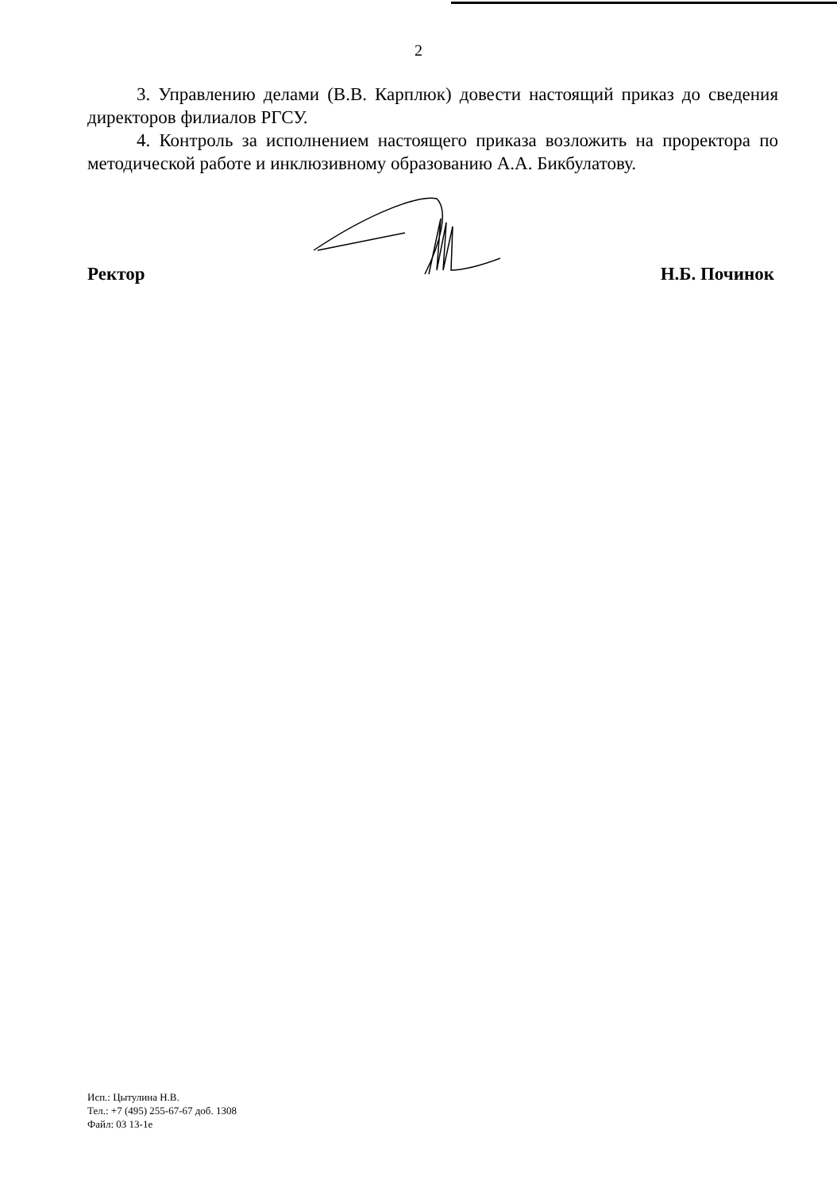2
3. Управлению делами (В.В. Карплюк) довести настоящий приказ до сведения директоров филиалов РГСУ.
4. Контроль за исполнением настоящего приказа возложить на проректора по методической работе и инклюзивному образованию А.А. Бикбулатову.
Ректор Н.Б. Починок
Исп.: Цытулина Н.В.
Тел.: +7 (495) 255-67-67 доб. 1308
Файл: 03 13-1е